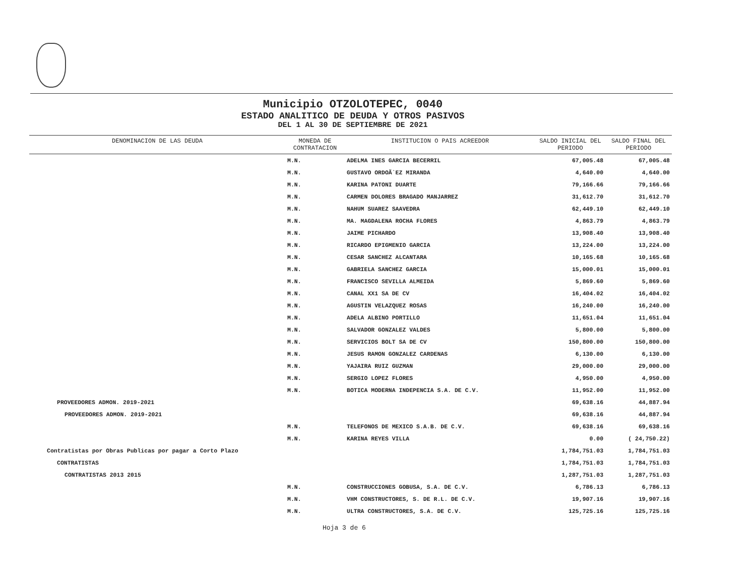Municipio OTZOLOTEPEC, 0040
ESTADO ANALITICO DE DEUDA Y OTROS PASIVOS
DEL 1 AL 30 DE SEPTIEMBRE DE 2021
| DENOMINACION DE LAS DEUDA | MONEDA DE CONTRATACION | INSTITUCION O PAIS ACREEDOR | SALDO INICIAL DEL PERIODO | SALDO FINAL DEL PERIODO |
| --- | --- | --- | --- | --- |
| | M.N. | ADELMA INES GARCIA BECERRIL | 67,005.48 | 67,005.48 |
| | M.N. | GUSTAVO ORDOÃ`EZ MIRANDA | 4,640.00 | 4,640.00 |
| | M.N. | KARINA PATONI DUARTE | 79,166.66 | 79,166.66 |
| | M.N. | CARMEN DOLORES BRAGADO MANJARREZ | 31,612.70 | 31,612.70 |
| | M.N. | NAHUM SUAREZ SAAVEDRA | 62,449.10 | 62,449.10 |
| | M.N. | MA. MAGDALENA ROCHA FLORES | 4,863.79 | 4,863.79 |
| | M.N. | JAIME PICHARDO | 13,908.40 | 13,908.40 |
| | M.N. | RICARDO EPIGMENIO GARCIA | 13,224.00 | 13,224.00 |
| | M.N. | CESAR SANCHEZ ALCANTARA | 10,165.68 | 10,165.68 |
| | M.N. | GABRIELA SANCHEZ GARCIA | 15,000.01 | 15,000.01 |
| | M.N. | FRANCISCO SEVILLA ALMEIDA | 5,869.60 | 5,869.60 |
| | M.N. | CANAL XX1 SA DE CV | 16,404.02 | 16,404.02 |
| | M.N. | AGUSTIN VELAZQUEZ ROSAS | 16,240.00 | 16,240.00 |
| | M.N. | ADELA ALBINO PORTILLO | 11,651.04 | 11,651.04 |
| | M.N. | SALVADOR GONZALEZ VALDES | 5,800.00 | 5,800.00 |
| | M.N. | SERVICIOS BOLT SA DE CV | 150,800.00 | 150,800.00 |
| | M.N. | JESUS RAMON GONZALEZ CARDENAS | 6,130.00 | 6,130.00 |
| | M.N. | YAJAIRA RUIZ GUZMAN | 29,000.00 | 29,000.00 |
| | M.N. | SERGIO LOPEZ FLORES | 4,950.00 | 4,950.00 |
| | M.N. | BOTICA MODERNA INDEPENCIA S.A. DE C.V. | 11,952.00 | 11,952.00 |
| PROVEEDORES ADMON. 2019-2021 | | | 69,638.16 | 44,887.94 |
| PROVEEDORES ADMON. 2019-2021 | | | 69,638.16 | 44,887.94 |
| | M.N. | TELEFONOS DE MEXICO S.A.B. DE C.V. | 69,638.16 | 69,638.16 |
| | M.N. | KARINA REYES VILLA | 0.00 | ( 24,750.22) |
| Contratistas por Obras Publicas por pagar a Corto Plazo | | | 1,784,751.03 | 1,784,751.03 |
| CONTRATISTAS | | | 1,784,751.03 | 1,784,751.03 |
| CONTRATISTAS 2013 2015 | | | 1,287,751.03 | 1,287,751.03 |
| | M.N. | CONSTRUCCIONES GOBUSA, S.A. DE C.V. | 6,786.13 | 6,786.13 |
| | M.N. | VHM CONSTRUCTORES, S. DE R.L. DE C.V. | 19,907.16 | 19,907.16 |
| | M.N. | ULTRA CONSTRUCTORES, S.A. DE C.V. | 125,725.16 | 125,725.16 |
Hoja 3 de 6